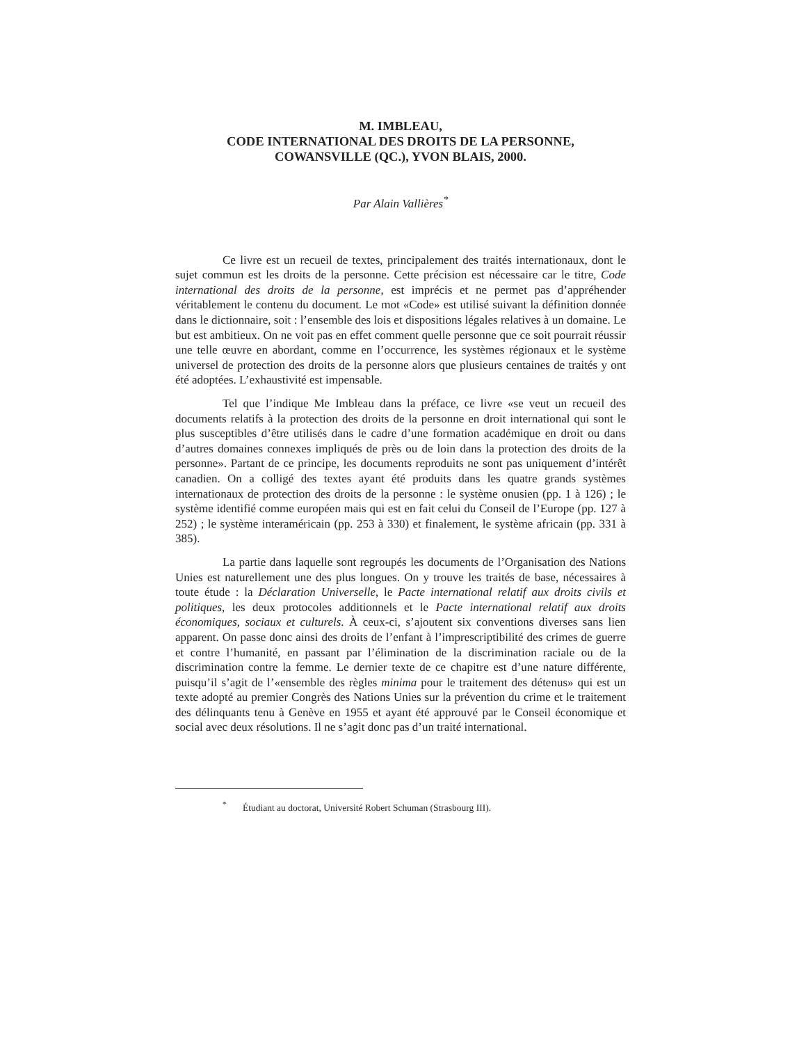M. IMBLEAU,
CODE INTERNATIONAL DES DROITS DE LA PERSONNE,
COWANSVILLE (QC.), YVON BLAIS, 2000.
Par Alain Vallières<sup>*</sup>
Ce livre est un recueil de textes, principalement des traités internationaux, dont le sujet commun est les droits de la personne. Cette précision est nécessaire car le titre, Code international des droits de la personne, est imprécis et ne permet pas d’appréhender véritablement le contenu du document. Le mot «Code» est utilisé suivant la définition donnée dans le dictionnaire, soit : l’ensemble des lois et dispositions légales relatives à un domaine. Le but est ambitieux. On ne voit pas en effet comment quelle personne que ce soit pourrait réussir une telle œuvre en abordant, comme en l’occurrence, les systèmes régionaux et le système universel de protection des droits de la personne alors que plusieurs centaines de traités y ont été adoptées. L’exhaustivité est impensable.
Tel que l’indique Me Imbleau dans la préface, ce livre «se veut un recueil des documents relatifs à la protection des droits de la personne en droit international qui sont le plus susceptibles d’être utilisés dans le cadre d’une formation académique en droit ou dans d’autres domaines connexes impliqués de près ou de loin dans la protection des droits de la personne». Partant de ce principe, les documents reproduits ne sont pas uniquement d’intérêt canadien. On a colligé des textes ayant été produits dans les quatre grands systèmes internationaux de protection des droits de la personne : le système onusien (pp. 1 à 126) ; le système identifié comme européen mais qui est en fait celui du Conseil de l’Europe (pp. 127 à 252) ; le système interaméricain (pp. 253 à 330) et finalement, le système africain (pp. 331 à 385).
La partie dans laquelle sont regroupés les documents de l’Organisation des Nations Unies est naturellement une des plus longues. On y trouve les traités de base, nécessaires à toute étude : la Déclaration Universelle, le Pacte international relatif aux droits civils et politiques, les deux protocoles additionnels et le Pacte international relatif aux droits économiques, sociaux et culturels. À ceux-ci, s’ajoutent six conventions diverses sans lien apparent. On passe donc ainsi des droits de l’enfant à l’imprescriptibilité des crimes de guerre et contre l’humanité, en passant par l’élimination de la discrimination raciale ou de la discrimination contre la femme. Le dernier texte de ce chapitre est d’une nature différente, puisqu’il s’agit de l’«ensemble des règles minima pour le traitement des détenus» qui est un texte adopté au premier Congrès des Nations Unies sur la prévention du crime et le traitement des délinquants tenu à Genève en 1955 et ayant été approuvé par le Conseil économique et social avec deux résolutions. Il ne s’agit donc pas d’un traité international.
<sup>*</sup> Étudiant au doctorat, Université Robert Schuman (Strasbourg III).